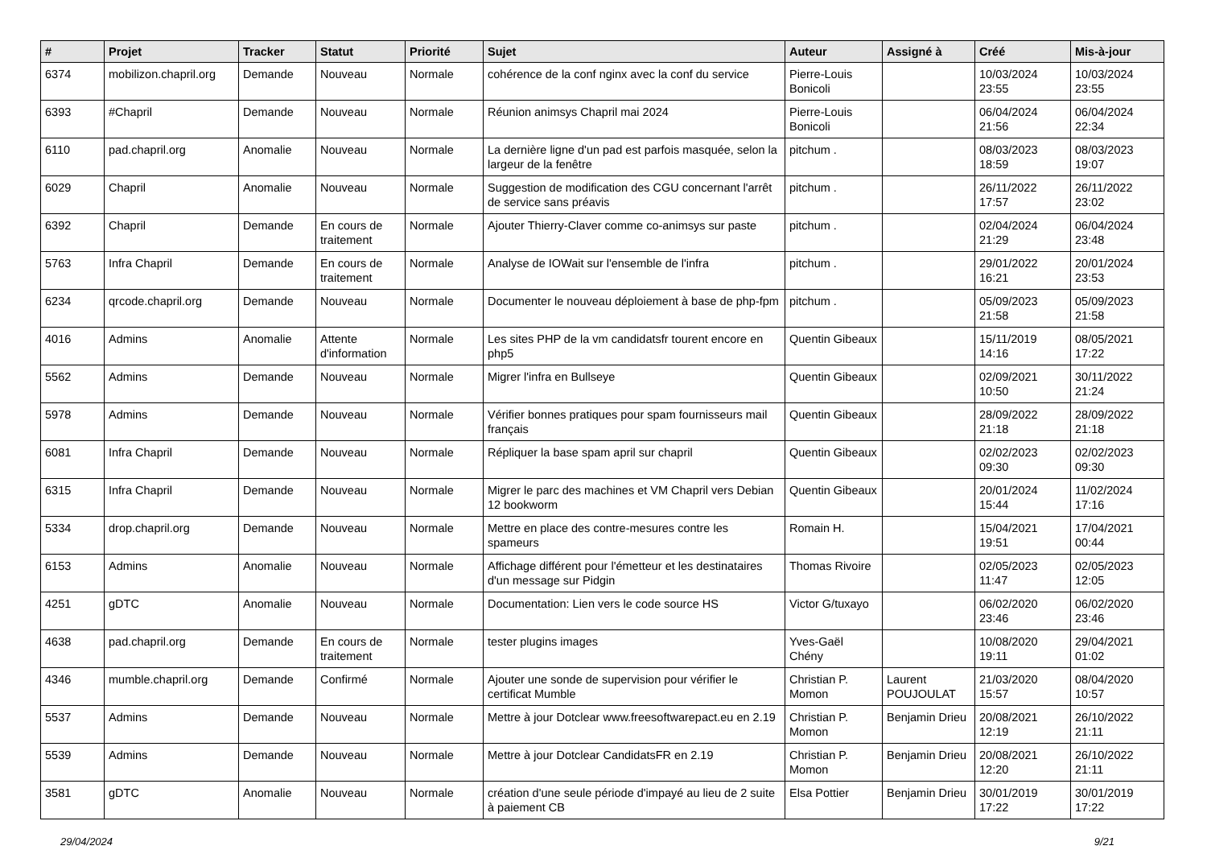| # | Projet | Tracker | Statut | Priorité | Sujet | Auteur | Assigné à | Créé | Mis-à-jour |
| --- | --- | --- | --- | --- | --- | --- | --- | --- | --- |
| 6374 | mobilizon.chapril.org | Demande | Nouveau | Normale | cohérence de la conf nginx avec la conf du service | Pierre-Louis Bonicoli | | 10/03/2024 23:55 | 10/03/2024 23:55 |
| 6393 | #Chapril | Demande | Nouveau | Normale | Réunion animsys Chapril mai 2024 | Pierre-Louis Bonicoli | | 06/04/2024 21:56 | 06/04/2024 22:34 |
| 6110 | pad.chapril.org | Anomalie | Nouveau | Normale | La dernière ligne d'un pad est parfois masquée, selon la largeur de la fenêtre | pitchum . | | 08/03/2023 18:59 | 08/03/2023 19:07 |
| 6029 | Chapril | Anomalie | Nouveau | Normale | Suggestion de modification des CGU concernant l'arrêt de service sans préavis | pitchum . | | 26/11/2022 17:57 | 26/11/2022 23:02 |
| 6392 | Chapril | Demande | En cours de traitement | Normale | Ajouter Thierry-Claver comme co-animsys sur paste | pitchum . | | 02/04/2024 21:29 | 06/04/2024 23:48 |
| 5763 | Infra Chapril | Demande | En cours de traitement | Normale | Analyse de IOWait sur l'ensemble de l'infra | pitchum . | | 29/01/2022 16:21 | 20/01/2024 23:53 |
| 6234 | qrcode.chapril.org | Demande | Nouveau | Normale | Documenter le nouveau déploiement à base de php-fpm | pitchum . | | 05/09/2023 21:58 | 05/09/2023 21:58 |
| 4016 | Admins | Anomalie | Attente d'information | Normale | Les sites PHP de la vm candidatsfr tourent encore en php5 | Quentin Gibeaux | | 15/11/2019 14:16 | 08/05/2021 17:22 |
| 5562 | Admins | Demande | Nouveau | Normale | Migrer l'infra en Bullseye | Quentin Gibeaux | | 02/09/2021 10:50 | 30/11/2022 21:24 |
| 5978 | Admins | Demande | Nouveau | Normale | Vérifier bonnes pratiques pour spam fournisseurs mail français | Quentin Gibeaux | | 28/09/2022 21:18 | 28/09/2022 21:18 |
| 6081 | Infra Chapril | Demande | Nouveau | Normale | Répliquer la base spam april sur chapril | Quentin Gibeaux | | 02/02/2023 09:30 | 02/02/2023 09:30 |
| 6315 | Infra Chapril | Demande | Nouveau | Normale | Migrer le parc des machines et VM Chapril vers Debian 12 bookworm | Quentin Gibeaux | | 20/01/2024 15:44 | 11/02/2024 17:16 |
| 5334 | drop.chapril.org | Demande | Nouveau | Normale | Mettre en place des contre-mesures contre les spameurs | Romain H. | | 15/04/2021 19:51 | 17/04/2021 00:44 |
| 6153 | Admins | Anomalie | Nouveau | Normale | Affichage différent pour l'émetteur et les destinataires d'un message sur Pidgin | Thomas Rivoire | | 02/05/2023 11:47 | 02/05/2023 12:05 |
| 4251 | gDTC | Anomalie | Nouveau | Normale | Documentation: Lien vers le code source HS | Victor G/tuxayo | | 06/02/2020 23:46 | 06/02/2020 23:46 |
| 4638 | pad.chapril.org | Demande | En cours de traitement | Normale | tester plugins images | Yves-Gaël Chény | | 10/08/2020 19:11 | 29/04/2021 01:02 |
| 4346 | mumble.chapril.org | Demande | Confirmé | Normale | Ajouter une sonde de supervision pour vérifier le certificat Mumble | Christian P. Momon | Laurent POUJOULAT | 21/03/2020 15:57 | 08/04/2020 10:57 |
| 5537 | Admins | Demande | Nouveau | Normale | Mettre à jour Dotclear www.freesoftwarepact.eu en 2.19 | Christian P. Momon | Benjamin Drieu | 20/08/2021 12:19 | 26/10/2022 21:11 |
| 5539 | Admins | Demande | Nouveau | Normale | Mettre à jour Dotclear CandidatsFR en 2.19 | Christian P. Momon | Benjamin Drieu | 20/08/2021 12:20 | 26/10/2022 21:11 |
| 3581 | gDTC | Anomalie | Nouveau | Normale | création d'une seule période d'impayé au lieu de 2 suite à paiement CB | Elsa Pottier | Benjamin Drieu | 30/01/2019 17:22 | 30/01/2019 17:22 |
29/04/2024 9/21